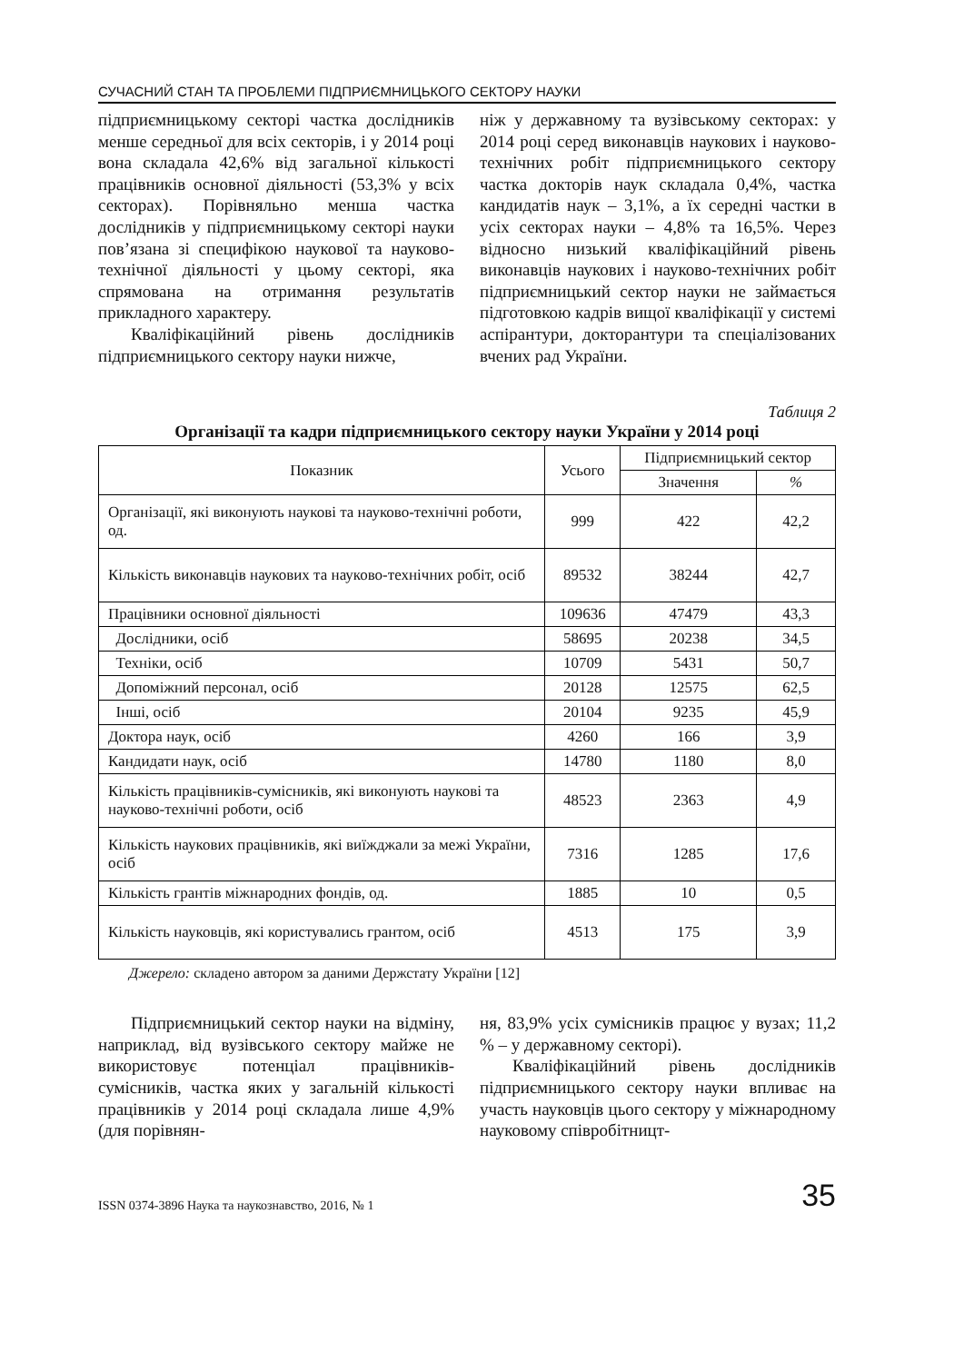СУЧАСНИЙ СТАН ТА ПРОБЛЕМИ ПІДПРИЄМНИЦЬКОГО СЕКТОРУ НАУКИ
підприємницькому секторі частка дослідників менше середньої для всіх секторів, і у 2014 році вона складала 42,6% від загальної кількості працівників основної діяльності (53,3% у всіх секторах). Порівняльно менша частка дослідників у підприємницькому секторі науки пов’язана зі специфікою наукової та науково-технічної діяльності у цьому секторі, яка спрямована на отримання результатів прикладного характеру.
Кваліфікаційний рівень дослідників підприємницького сектору науки нижче,
ніж у державному та вузівському секторах: у 2014 році серед виконавців наукових і науково-технічних робіт підприємницького сектору частка докторів наук складала 0,4%, частка кандидатів наук – 3,1%, а їх середні частки в усіх секторах науки – 4,8% та 16,5%. Через відносно низький кваліфікаційний рівень виконавців наукових і науково-технічних робіт підприємницький сектор науки не займається підготовкою кадрів вищої кваліфікації у системі аспірантури, докторантури та спеціалізованих вчених рад України.
Таблиця 2
Організації та кадри підприємницького сектору науки України у 2014 році
| Показник | Усього | Підприємницький сектор | |
| --- | --- | --- | --- |
| | | Значення | % |
| Організації, які виконують наукові та науково-технічні роботи, од. | 999 | 422 | 42,2 |
| Кількість виконавців наукових та науково-технічних робіт, осіб | 89532 | 38244 | 42,7 |
| Працівники основної діяльності | 109636 | 47479 | 43,3 |
| Дослідники, осіб | 58695 | 20238 | 34,5 |
| Техніки, осіб | 10709 | 5431 | 50,7 |
| Допоміжний персонал, осіб | 20128 | 12575 | 62,5 |
| Інші, осіб | 20104 | 9235 | 45,9 |
| Доктора наук, осіб | 4260 | 166 | 3,9 |
| Кандидати наук, осіб | 14780 | 1180 | 8,0 |
| Кількість працівників-сумісників, які виконують наукові та науково-технічні роботи, осіб | 48523 | 2363 | 4,9 |
| Кількість наукових працівників, які виїжджали за межі України, осіб | 7316 | 1285 | 17,6 |
| Кількість грантів міжнародних фондів, од. | 1885 | 10 | 0,5 |
| Кількість науковців, які користувались грантом, осіб | 4513 | 175 | 3,9 |
Джерело: складено автором за даними Держстату України [12]
Підприємницький сектор науки на відміну, наприклад, від вузівського сектору майже не використовує потенціал працівників-сумісників, частка яких у загальній кількості працівників у 2014 році складала лише 4,9% (для порівнян-
ня, 83,9% усіх сумісників працює у вузах; 11,2 % – у державному секторі).
Кваліфікаційний рівень дослідників підприємницького сектору науки впливає на участь науковців цього сектору у міжнародному науковому співробітницт-
ISSN 0374-3896 Наука та наукознавство, 2016, № 1 35